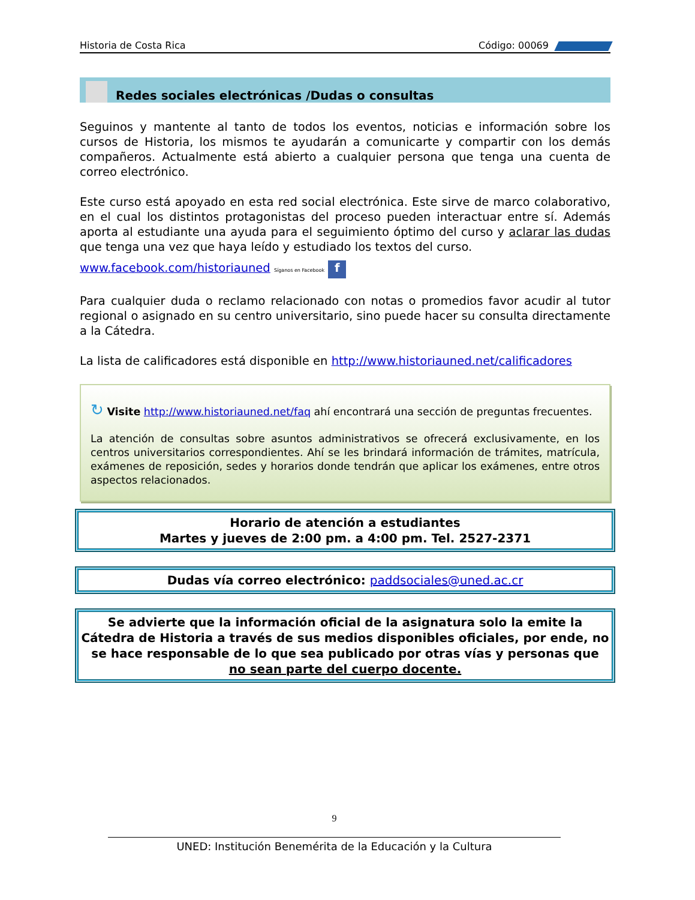Historia de Costa Rica Código: 00069
Redes sociales electrónicas /Dudas o consultas
Seguinos y mantente al tanto de todos los eventos, noticias e información sobre los cursos de Historia, los mismos te ayudarán a comunicarte y compartir con los demás compañeros. Actualmente está abierto a cualquier persona que tenga una cuenta de correo electrónico.
Este curso está apoyado en esta red social electrónica. Este sirve de marco colaborativo, en el cual los distintos protagonistas del proceso pueden interactuar entre sí. Además aporta al estudiante una ayuda para el seguimiento óptimo del curso y aclarar las dudas que tenga una vez que haya leído y estudiado los textos del curso.
www.facebook.com/historiauned Síganos en Facebook f
Para cualquier duda o reclamo relacionado con notas o promedios favor acudir al tutor regional o asignado en su centro universitario, sino puede hacer su consulta directamente a la Cátedra.
La lista de calificadores está disponible en http://www.historiauned.net/calificadores
↻ Visite http://www.historiauned.net/faq ahí encontrará una sección de preguntas frecuentes.
La atención de consultas sobre asuntos administrativos se ofrecerá exclusivamente, en los centros universitarios correspondientes. Ahí se les brindará información de trámites, matrícula, exámenes de reposición, sedes y horarios donde tendrán que aplicar los exámenes, entre otros aspectos relacionados.
Horario de atención a estudiantes
Martes y jueves de 2:00 pm. a 4:00 pm. Tel. 2527-2371
Dudas vía correo electrónico: paddsociales@uned.ac.cr
Se advierte que la información oficial de la asignatura solo la emite la Cátedra de Historia a través de sus medios disponibles oficiales, por ende, no se hace responsable de lo que sea publicado por otras vías y personas que no sean parte del cuerpo docente.
9
UNED: Institución Benemérita de la Educación y la Cultura